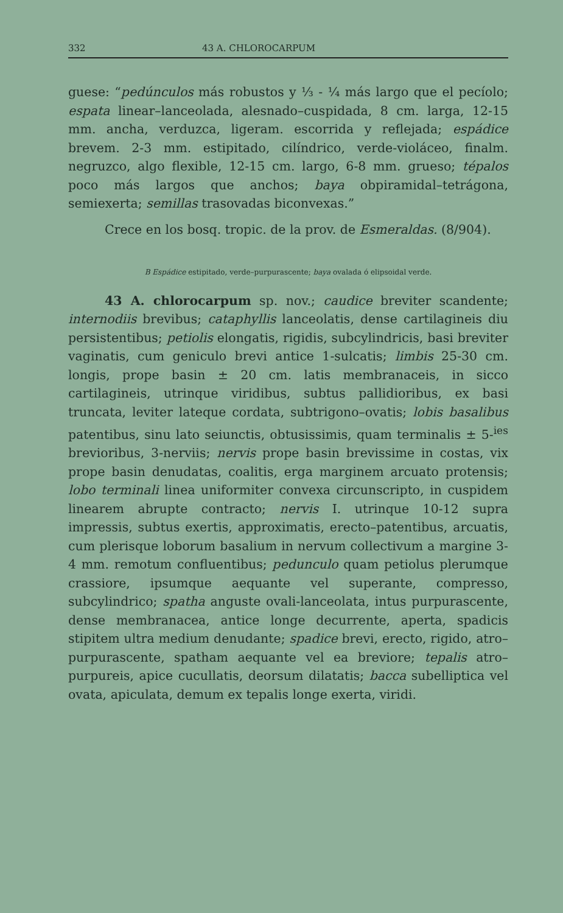332 43 A. CHLOROCARPUM
guese: “pedúnculos más robustos y ⅓ - ¼ más largo que el pecíolo; espata linear–lanceolada, alesnado–cuspidada, 8 cm. larga, 12-15 mm. ancha, verduzca, ligeram. escorrida y reflejada; espádice brevem. 2-3 mm. estipitado, cilíndrico, verde-violáceo, finalm. negruzco, algo flexible, 12-15 cm. largo, 6-8 mm. grueso; tépalos poco más largos que anchos; baya obpiramidal–tetrágona, semiexerta; semillas trasovadas biconvexas.”
Crece en los bosq. tropic. de la prov. de Esmeraldas. (8/904).
B Espádice estipitado, verde–purpurascente; baya ovalada ó elipsoidal verde.
43 A. chlorocarpum sp. nov.; caudice breviter scandente; internodiis brevibus; cataphyllis lanceolatis, dense cartilagineis diu persistentibus; petiolis elongatis, rigidis, subcylindricis, basi breviter vaginatis, cum geniculo brevi antice 1-sulcatis; limbis 25-30 cm. longis, prope basin ± 20 cm. latis membranaceis, in sicco cartilagineis, utrinque viridibus, subtus pallidioribus, ex basi truncata, leviter lateque cordata, subtrigono–ovatis; lobis basalibus patentibus, sinu lato seiunctis, obtusissimis, quam terminalis ± 5-<sup>ies</sup> brevioribus, 3-nerviis; nervis prope basin brevissime in costas, vix prope basin denudatas, coalitis, erga marginem arcuato protensis; lobo terminali linea uniformiter convexa circunscripto, in cuspidem linearem abrupte contracto; nervis I. utrinque 10-12 supra impressis, subtus exertis, approximatis, erecto–patentibus, arcuatis, cum plerisque loborum basalium in nervum collectivum a margine 3-4 mm. remotum confluentibus; pedunculo quam petiolus plerumque crassiore, ipsumque aequante vel superante, compresso, subcylindrico; spatha anguste ovali-lanceolata, intus purpurascente, dense membranacea, antice longe decurrente, aperta, spadicis stipitem ultra medium denudante; spadice brevi, erecto, rigido, atro–purpurascente, spatham aequante vel ea breviore; tepalis atro–purpureis, apice cucullatis, deorsum dilatatis; bacca subelliptica vel ovata, apiculata, demum ex tepalis longe exerta, viridi.